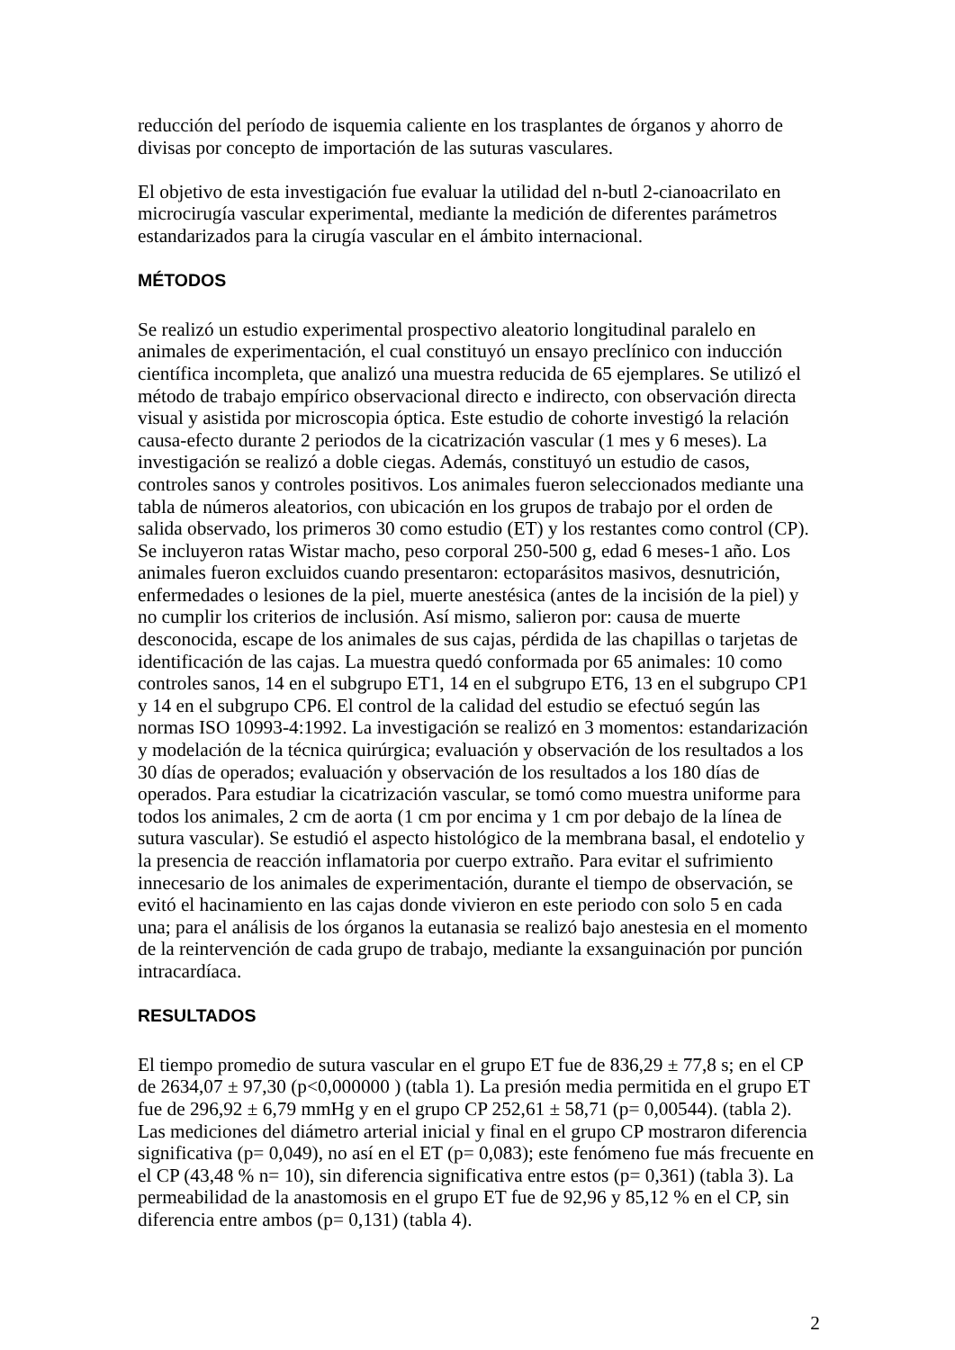reducción del período de isquemia caliente en los trasplantes de órganos y ahorro de divisas por concepto de importación de las suturas vasculares.
El objetivo de esta investigación fue evaluar la utilidad del n-butl 2-cianoacrilato en microcirugía vascular experimental, mediante la medición de diferentes parámetros estandarizados para la cirugía vascular en el ámbito internacional.
MÉTODOS
Se realizó un estudio experimental prospectivo aleatorio longitudinal paralelo en animales de experimentación, el cual constituyó un ensayo preclínico con inducción científica incompleta, que analizó una muestra reducida de 65 ejemplares. Se utilizó el método de trabajo empírico observacional directo e indirecto, con observación directa visual y asistida por microscopia óptica. Este estudio de cohorte investigó la relación causa-efecto durante 2 periodos de la cicatrización vascular (1 mes y 6 meses). La investigación se realizó a doble ciegas. Además, constituyó un estudio de casos, controles sanos y controles positivos. Los animales fueron seleccionados mediante una tabla de números aleatorios, con ubicación en los grupos de trabajo por el orden de salida observado, los primeros 30 como estudio (ET) y los restantes como control (CP). Se incluyeron ratas Wistar macho, peso corporal 250-500 g, edad 6 meses-1 año. Los animales fueron excluidos cuando presentaron: ectoparásitos masivos, desnutrición, enfermedades o lesiones de la piel, muerte anestésica (antes de la incisión de la piel) y no cumplir los criterios de inclusión. Así mismo, salieron por: causa de muerte desconocida, escape de los animales de sus cajas, pérdida de las chapillas o tarjetas de identificación de las cajas. La muestra quedó conformada por 65 animales: 10 como controles sanos, 14 en el subgrupo ET1, 14 en el subgrupo ET6, 13 en el subgrupo CP1 y 14 en el subgrupo CP6. El control de la calidad del estudio se efectuó según las normas ISO 10993-4:1992. La investigación se realizó en 3 momentos: estandarización y modelación de la técnica quirúrgica; evaluación y observación de los resultados a los 30 días de operados; evaluación y observación de los resultados a los 180 días de operados. Para estudiar la cicatrización vascular, se tomó como muestra uniforme para todos los animales, 2 cm de aorta (1 cm por encima y 1 cm por debajo de la línea de sutura vascular). Se estudió el aspecto histológico de la membrana basal, el endotelio y la presencia de reacción inflamatoria por cuerpo extraño. Para evitar el sufrimiento innecesario de los animales de experimentación, durante el tiempo de observación, se evitó el hacinamiento en las cajas donde vivieron en este periodo con solo 5 en cada una; para el análisis de los órganos la eutanasia se realizó bajo anestesia en el momento de la reintervención de cada grupo de trabajo, mediante la exsanguinación por punción intracardíaca.
RESULTADOS
El tiempo promedio de sutura vascular en el grupo ET fue de 836,29 ± 77,8 s; en el CP de 2634,07 ± 97,30 (p<0,000000 ) (tabla 1). La presión media permitida en el grupo ET fue de 296,92 ± 6,79 mmHg y en el grupo CP 252,61 ± 58,71 (p= 0,00544). (tabla 2). Las mediciones del diámetro arterial inicial y final en el grupo CP mostraron diferencia significativa (p= 0,049), no así en el ET (p= 0,083); este fenómeno fue más frecuente en el CP (43,48 % n= 10), sin diferencia significativa entre estos (p= 0,361) (tabla 3). La permeabilidad de la anastomosis en el grupo ET fue de 92,96 y 85,12 % en el CP, sin diferencia entre ambos (p= 0,131) (tabla 4).
2